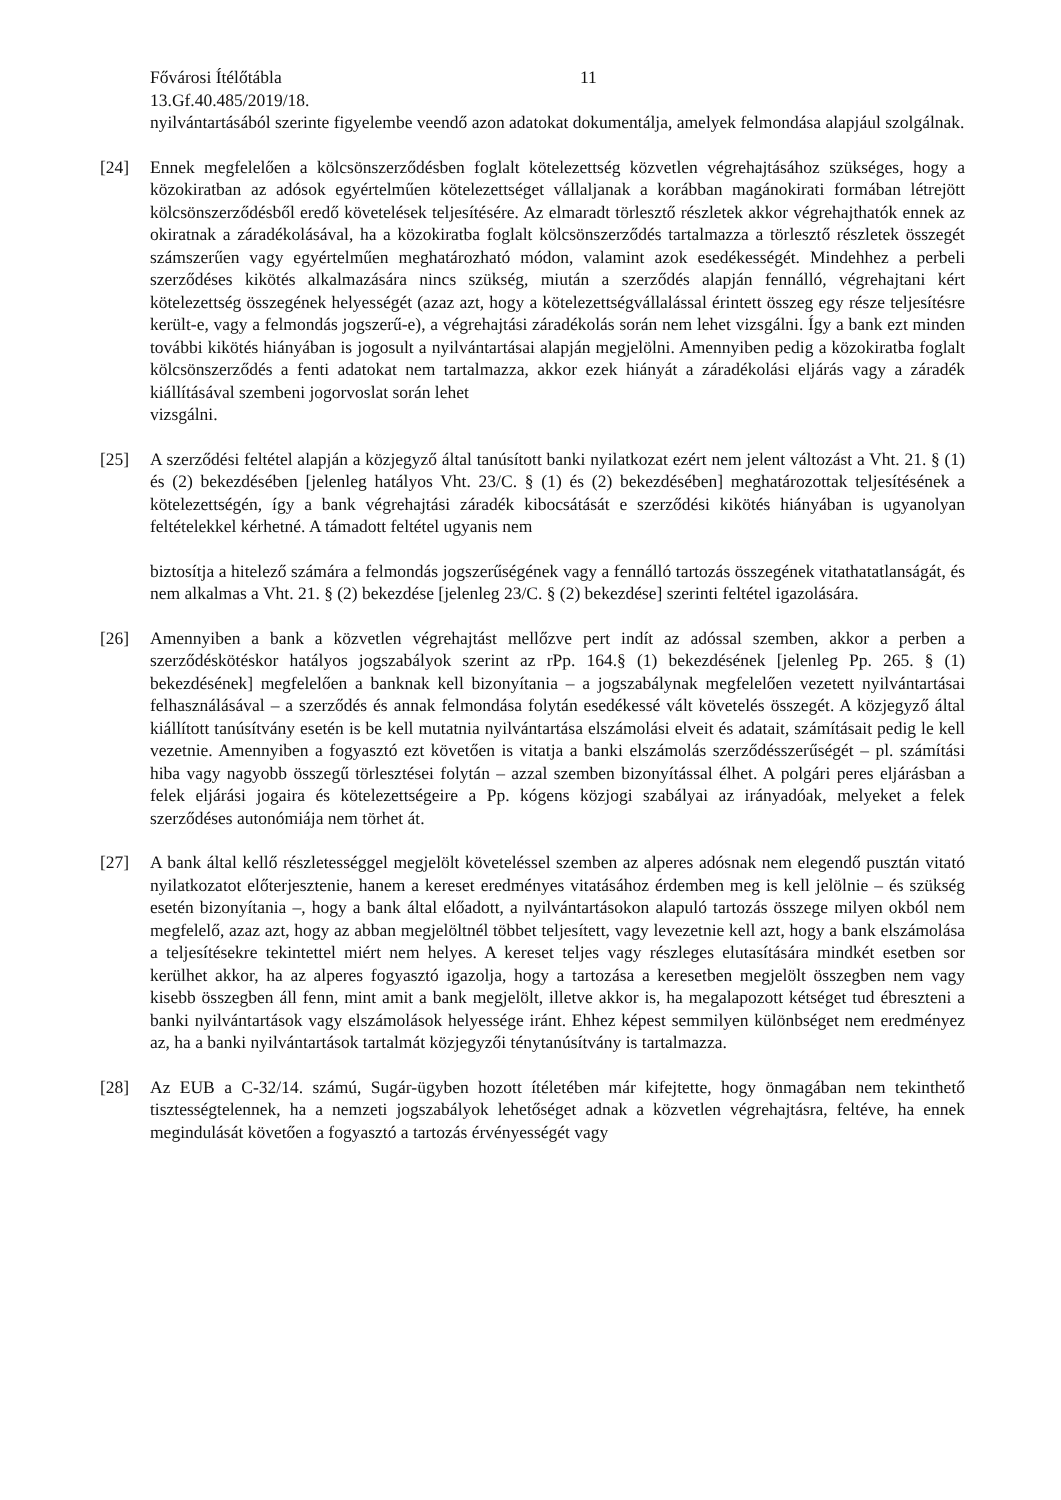Fővárosi Ítélőtábla 11
13.Gf.40.485/2019/18.
nyilvántartásából szerinte figyelembe veendő azon adatokat dokumentálja, amelyek felmondása alapjául szolgálnak.
[24] Ennek megfelelően a kölcsönszerződésben foglalt kötelezettség közvetlen végrehajtásához szükséges, hogy a közokiratban az adósok egyértelműen kötelezettséget vállaljanak a korábban magánokirati formában létrejött kölcsönszerződésből eredő követelések teljesítésére. Az elmaradt törlesztő részletek akkor végrehajthatók ennek az okiratnak a záradékolásával, ha a közokiratba foglalt kölcsönszerződés tartalmazza a törlesztő részletek összegét számszerűen vagy egyértelműen meghatározható módon, valamint azok esedékességét. Mindehhez a perbeli szerződéses kikötés alkalmazására nincs szükség, miután a szerződés alapján fennálló, végrehajtani kért kötelezettség összegének helyességét (azaz azt, hogy a kötelezettségvállalással érintett összeg egy része teljesítésre került-e, vagy a felmondás jogszerű-e), a végrehajtási záradékolás során nem lehet vizsgálni. Így a bank ezt minden további kikötés hiányában is jogosult a nyilvántartásai alapján megjelölni. Amennyiben pedig a közokiratba foglalt kölcsönszerződés a fenti adatokat nem tartalmazza, akkor ezek hiányát a záradékolási eljárás vagy a záradék kiállításával szembeni jogorvoslat során lehet
vizsgálni.
[25] A szerződési feltétel alapján a közjegyző által tanúsított banki nyilatkozat ezért nem jelent változást a Vht. 21. § (1) és (2) bekezdésében [jelenleg hatályos Vht. 23/C. § (1) és (2) bekezdésében] meghatározottak teljesítésének a kötelezettségén, így a bank végrehajtási záradék kibocsátását e szerződési kikötés hiányában is ugyanolyan feltételekkel kérhetné. A támadott feltétel ugyanis nem
biztosítja a hitelező számára a felmondás jogszerűségének vagy a fennálló tartozás összegének vitathatatlanságát, és nem alkalmas a Vht. 21. § (2) bekezdése [jelenleg 23/C. § (2) bekezdése] szerinti feltétel igazolására.
[26] Amennyiben a bank a közvetlen végrehajtást mellőzve pert indít az adóssal szemben, akkor a perben a szerződéskötéskor hatályos jogszabályok szerint az rPp. 164.§ (1) bekezdésének [jelenleg Pp. 265. § (1) bekezdésének] megfelelően a banknak kell bizonyítania – a jogszabálynak megfelelően vezetett nyilvántartásai felhasználásával – a szerződés és annak felmondása folytán esedékessé vált követelés összegét. A közjegyző által kiállított tanúsítvány esetén is be kell mutatnia nyilvántartása elszámolási elveit és adatait, számításait pedig le kell vezetnie. Amennyiben a fogyasztó ezt követően is vitatja a banki elszámolás szerződésszerűségét – pl. számítási hiba vagy nagyobb összegű törlesztései folytán – azzal szemben bizonyítással élhet. A polgári peres eljárásban a felek eljárási jogaira és kötelezettségeire a Pp. kógens közjogi szabályai az irányadóak, melyeket a felek szerződéses autonómiája nem törhet át.
[27] A bank által kellő részletességgel megjelölt követeléssel szemben az alperes adósnak nem elegendő pusztán vitató nyilatkozatot előterjesztenie, hanem a kereset eredményes vitatásához érdemben meg is kell jelölnie – és szükség esetén bizonyítania –, hogy a bank által előadott, a nyilvántartásokon alapuló tartozás összege milyen okból nem megfelelő, azaz azt, hogy az abban megjelöltnél többet teljesített, vagy levezetnie kell azt, hogy a bank elszámolása a teljesítésekre tekintettel miért nem helyes. A kereset teljes vagy részleges elutasítására mindkét esetben sor kerülhet akkor, ha az alperes fogyasztó igazolja, hogy a tartozása a keresetben megjelölt összegben nem vagy kisebb összegben áll fenn, mint amit a bank megjelölt, illetve akkor is, ha megalapozott kétséget tud ébreszteni a banki nyilvántartások vagy elszámolások helyessége iránt. Ehhez képest semmilyen különbséget nem eredményez az, ha a banki nyilvántartások tartalmát közjegyzői ténytanúsítvány is tartalmazza.
[28] Az EUB a C-32/14. számú, Sugár-ügyben hozott ítéletében már kifejtette, hogy önmagában nem tekinthető tisztességtelennek, ha a nemzeti jogszabályok lehetőséget adnak a közvetlen végrehajtásra, feltéve, ha ennek megindulását követően a fogyasztó a tartozás érvényességét vagy